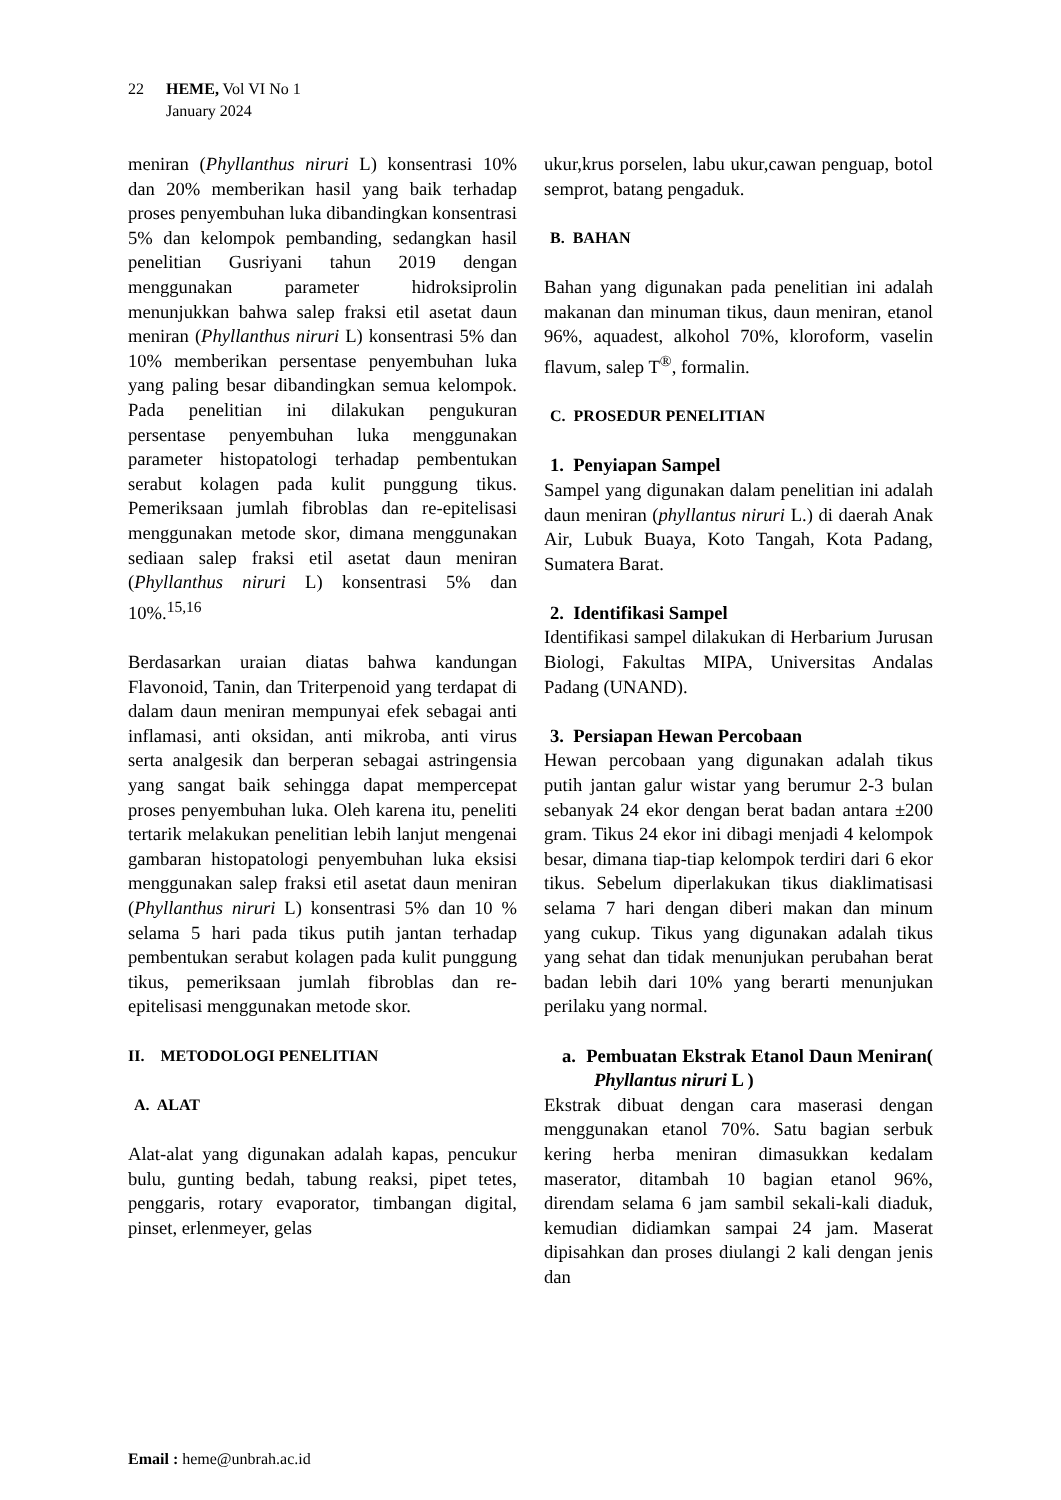22 HEME, Vol VI No 1
January 2024
meniran (Phyllanthus niruri L) konsentrasi 10% dan 20% memberikan hasil yang baik terhadap proses penyembuhan luka dibandingkan konsentrasi 5% dan kelompok pembanding, sedangkan hasil penelitian Gusriyani tahun 2019 dengan menggunakan parameter hidroksiprolin menunjukkan bahwa salep fraksi etil asetat daun meniran (Phyllanthus niruri L) konsentrasi 5% dan 10% memberikan persentase penyembuhan luka yang paling besar dibandingkan semua kelompok. Pada penelitian ini dilakukan pengukuran persentase penyembuhan luka menggunakan parameter histopatologi terhadap pembentukan serabut kolagen pada kulit punggung tikus. Pemeriksaan jumlah fibroblas dan re-epitelisasi menggunakan metode skor, dimana menggunakan sediaan salep fraksi etil asetat daun meniran (Phyllanthus niruri L) konsentrasi 5% dan 10%.<sup>15,16</sup>
Berdasarkan uraian diatas bahwa kandungan Flavonoid, Tanin, dan Triterpenoid yang terdapat di dalam daun meniran mempunyai efek sebagai anti inflamasi, anti oksidan, anti mikroba, anti virus serta analgesik dan berperan sebagai astringensia yang sangat baik sehingga dapat mempercepat proses penyembuhan luka. Oleh karena itu, peneliti tertarik melakukan penelitian lebih lanjut mengenai gambaran histopatologi penyembuhan luka eksisi menggunakan salep fraksi etil asetat daun meniran (Phyllanthus niruri L) konsentrasi 5% dan 10 % selama 5 hari pada tikus putih jantan terhadap pembentukan serabut kolagen pada kulit punggung tikus, pemeriksaan jumlah fibroblas dan re-epitelisasi menggunakan metode skor.
II. METODOLOGI PENELITIAN
A. ALAT
Alat-alat yang digunakan adalah kapas, pencukur bulu, gunting bedah, tabung reaksi, pipet tetes, penggaris, rotary evaporator, timbangan digital, pinset, erlenmeyer, gelas
ukur,krus porselen, labu ukur,cawan penguap, botol semprot, batang pengaduk.
B. BAHAN
Bahan yang digunakan pada penelitian ini adalah makanan dan minuman tikus, daun meniran, etanol 96%, aquadest, alkohol 70%, kloroform, vaselin flavum, salep T<sup>®</sup>, formalin.
C. PROSEDUR PENELITIAN
1. Penyiapan Sampel
Sampel yang digunakan dalam penelitian ini adalah daun meniran (phyllantus niruri L.) di daerah Anak Air, Lubuk Buaya, Koto Tangah, Kota Padang, Sumatera Barat.
2. Identifikasi Sampel
Identifikasi sampel dilakukan di Herbarium Jurusan Biologi, Fakultas MIPA, Universitas Andalas Padang (UNAND).
3. Persiapan Hewan Percobaan
Hewan percobaan yang digunakan adalah tikus putih jantan galur wistar yang berumur 2-3 bulan sebanyak 24 ekor dengan berat badan antara ±200 gram. Tikus 24 ekor ini dibagi menjadi 4 kelompok besar, dimana tiap-tiap kelompok terdiri dari 6 ekor tikus. Sebelum diperlakukan tikus diaklimatisasi selama 7 hari dengan diberi makan dan minum yang cukup. Tikus yang digunakan adalah tikus yang sehat dan tidak menunjukan perubahan berat badan lebih dari 10% yang berarti menunjukan perilaku yang normal.
a. Pembuatan Ekstrak Etanol Daun Meniran( Phyllantus niruri L )
Ekstrak dibuat dengan cara maserasi dengan menggunakan etanol 70%. Satu bagian serbuk kering herba meniran dimasukkan kedalam maserator, ditambah 10 bagian etanol 96%, direndam selama 6 jam sambil sekali-kali diaduk, kemudian didiamkan sampai 24 jam. Maserat dipisahkan dan proses diulangi 2 kali dengan jenis dan
Email : heme@unbrah.ac.id